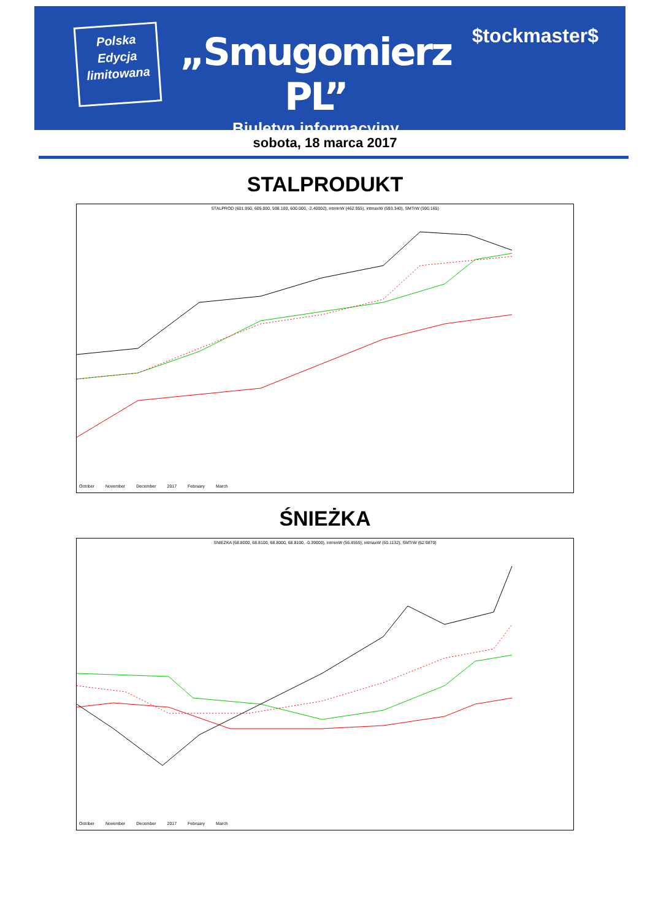Polska
Edycja
limitowana
„Smugomierz PL”
Biuletyn informacyjny
$tockmaster$
sobota, 18 marca 2017
STALPRODUKT
STALPROD (601.950, 605.000, 598.100, 600.000, -2.40002), intminW (462.955), intmaxW (593.340), SMTrW (590.165)
October November December 2017 February March
ŚNIEŻKA
SNIEZKA (68.8000, 68.8100, 68.8000, 68.8100, -0.39000), intminW (56.4555), intmaxW (60.1132), SMTrW (62.9870)
October November December 2017 February March